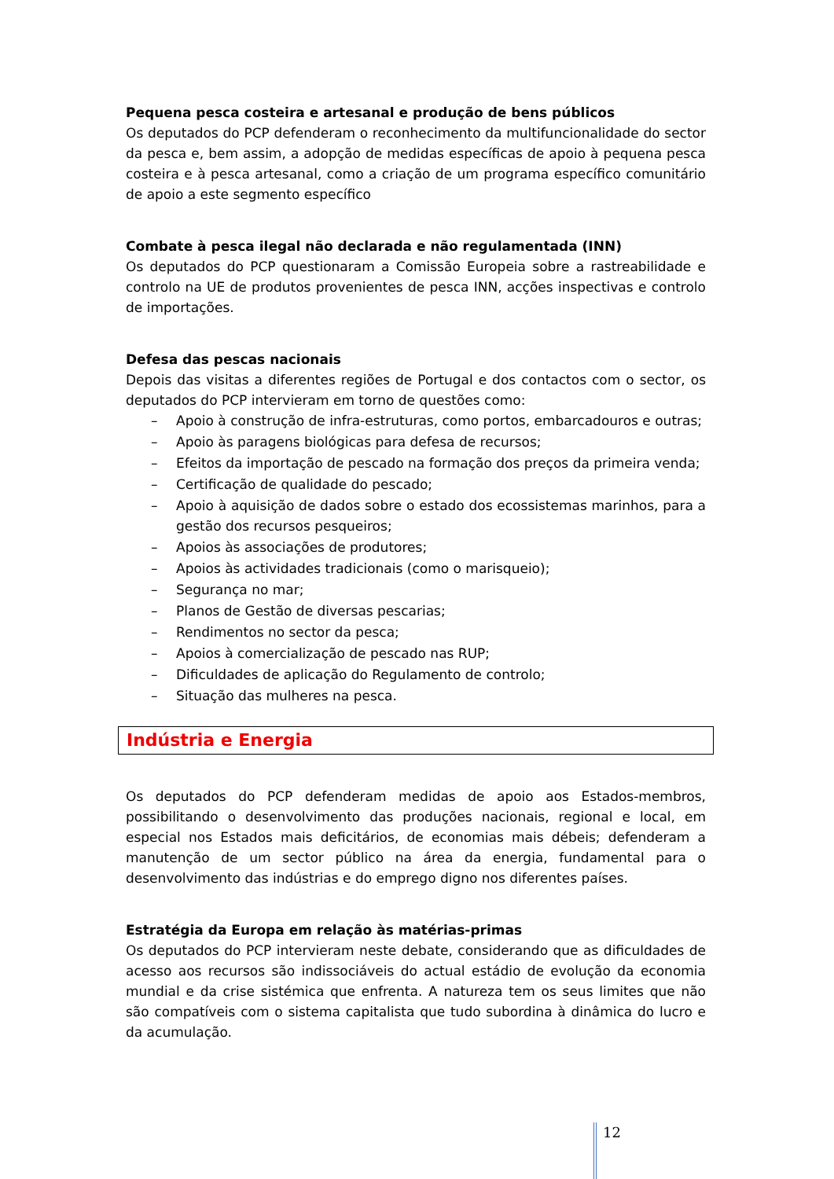Pequena pesca costeira e artesanal e produção de bens públicos
Os deputados do PCP defenderam o reconhecimento da multifuncionalidade do sector da pesca e, bem assim, a adopção de medidas específicas de apoio à pequena pesca costeira e à pesca artesanal, como a criação de um programa específico comunitário de apoio a este segmento específico
Combate à pesca ilegal não declarada e não regulamentada (INN)
Os deputados do PCP questionaram a Comissão Europeia sobre a rastreabilidade e controlo na UE de produtos provenientes de pesca INN, acções inspectivas e controlo de importações.
Defesa das pescas nacionais
Depois das visitas a diferentes regiões de Portugal e dos contactos com o sector, os deputados do PCP intervieram em torno de questões como:
– Apoio à construção de infra-estruturas, como portos, embarcadouros e outras;
– Apoio às paragens biológicas para defesa de recursos;
– Efeitos da importação de pescado na formação dos preços da primeira venda;
– Certificação de qualidade do pescado;
– Apoio à aquisição de dados sobre o estado dos ecossistemas marinhos, para a gestão dos recursos pesqueiros;
– Apoios às associações de produtores;
– Apoios às actividades tradicionais (como o marisqueio);
– Segurança no mar;
– Planos de Gestão de diversas pescarias;
– Rendimentos no sector da pesca;
– Apoios à comercialização de pescado nas RUP;
– Dificuldades de aplicação do Regulamento de controlo;
– Situação das mulheres na pesca.
Indústria e Energia
Os deputados do PCP defenderam medidas de apoio aos Estados-membros, possibilitando o desenvolvimento das produções nacionais, regional e local, em especial nos Estados mais deficitários, de economias mais débeis; defenderam a manutenção de um sector público na área da energia, fundamental para o desenvolvimento das indústrias e do emprego digno nos diferentes países.
Estratégia da Europa em relação às matérias-primas
Os deputados do PCP intervieram neste debate, considerando que as dificuldades de acesso aos recursos são indissociáveis do actual estádio de evolução da economia mundial e da crise sistémica que enfrenta. A natureza tem os seus limites que não são compatíveis com o sistema capitalista que tudo subordina à dinâmica do lucro e da acumulação.
12